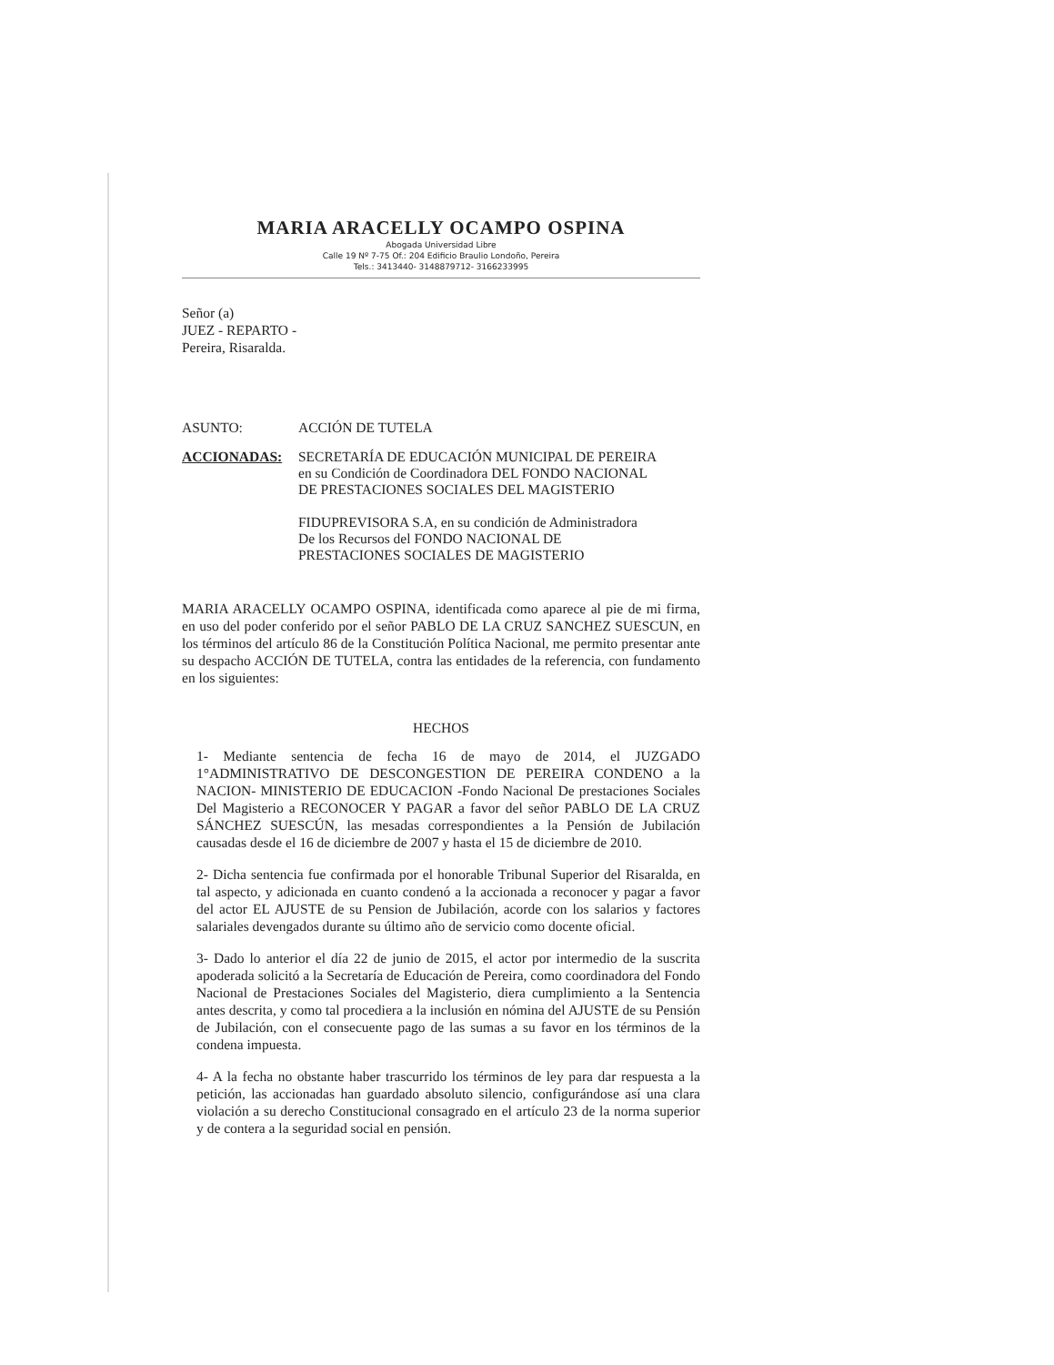MARIA ARACELLY OCAMPO OSPINA
Abogada Universidad Libre
Calle 19 Nº 7-75 Of.: 204 Edificio Braulio Londoño, Pereira
Tels.: 3413440- 3148879712- 3166233995
Señor (a)
JUEZ - REPARTO -
Pereira, Risaralda.
ASUNTO: ACCIÓN DE TUTELA
ACCIONADAS: SECRETARÍA DE EDUCACIÓN MUNICIPAL DE PEREIRA
en su Condición de Coordinadora DEL FONDO NACIONAL
DE PRESTACIONES SOCIALES DEL MAGISTERIO
FIDUPREVISORA S.A, en su condición de Administradora
De los Recursos del FONDO NACIONAL DE
PRESTACIONES SOCIALES DE MAGISTERIO
MARIA ARACELLY OCAMPO OSPINA, identificada como aparece al pie de mi firma, en uso del poder conferido por el señor PABLO DE LA CRUZ SANCHEZ SUESCUN, en los términos del artículo 86 de la Constitución Política Nacional, me permito presentar ante su despacho ACCIÓN DE TUTELA, contra las entidades de la referencia, con fundamento en los siguientes:
HECHOS
1- Mediante sentencia de fecha 16 de mayo de 2014, el JUZGADO 1°ADMINISTRATIVO DE DESCONGESTION DE PEREIRA CONDENO a la NACION- MINISTERIO DE EDUCACION -Fondo Nacional De prestaciones Sociales Del Magisterio a RECONOCER Y PAGAR a favor del señor PABLO DE LA CRUZ SÁNCHEZ SUESCÚN, las mesadas correspondientes a la Pensión de Jubilación causadas desde el 16 de diciembre de 2007 y hasta el 15 de diciembre de 2010.
2- Dicha sentencia fue confirmada por el honorable Tribunal Superior del Risaralda, en tal aspecto, y adicionada en cuanto condenó a la accionada a reconocer y pagar a favor del actor EL AJUSTE de su Pension de Jubilación, acorde con los salarios y factores salariales devengados durante su último año de servicio como docente oficial.
3- Dado lo anterior el día 22 de junio de 2015, el actor por intermedio de la suscrita apoderada solicitó a la Secretaría de Educación de Pereira, como coordinadora del Fondo Nacional de Prestaciones Sociales del Magisterio, diera cumplimiento a la Sentencia antes descrita, y como tal procediera a la inclusión en nómina del AJUSTE de su Pensión de Jubilación, con el consecuente pago de las sumas a su favor en los términos de la condena impuesta.
4- A la fecha no obstante haber trascurrido los términos de ley para dar respuesta a la petición, las accionadas han guardado absoluto silencio, configurándose así una clara violación a su derecho Constitucional consagrado en el artículo 23 de la norma superior y de contera a la seguridad social en pensión.